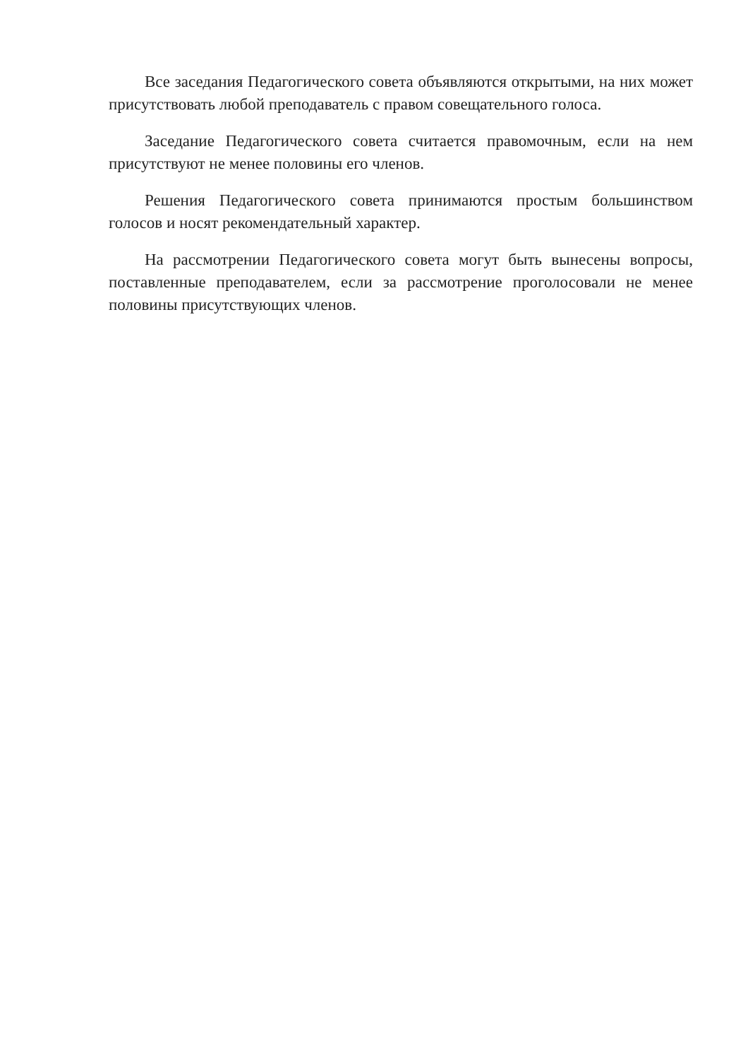Все заседания Педагогического совета объявляются открытыми, на них может присутствовать любой преподаватель с правом совещательного голоса.
Заседание Педагогического совета считается правомочным, если на нем присутствуют не менее половины его членов.
Решения Педагогического совета принимаются простым большинством голосов и носят рекомендательный характер.
На рассмотрении Педагогического совета могут быть вынесены вопросы, поставленные преподавателем, если за рассмотрение проголосовали не менее половины присутствующих членов.